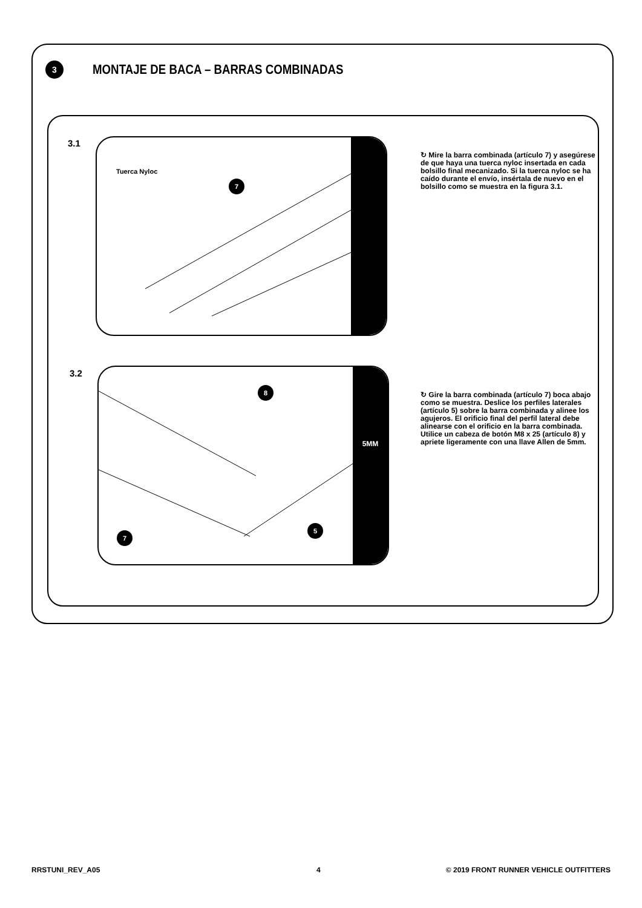3
MONTAJE DE BACA – BARRAS COMBINADAS
3.1
Tuerca Nyloc
7
↻ Mire la barra combinada (artículo 7) y asegúrese de que haya una tuerca nyloc insertada en cada bolsillo final mecanizado. Si la tuerca nyloc se ha caído durante el envío, insértala de nuevo en el bolsillo como se muestra en la figura 3.1.
3.2
8
7
5
5MM
↻ Gire la barra combinada (artículo 7) boca abajo como se muestra. Deslice los perfiles laterales (artículo 5) sobre la barra combinada y alinee los agujeros. El orificio final del perfil lateral debe alinearse con el orificio en la barra combinada. Utilice un cabeza de botón M8 x 25 (artículo 8) y apriete ligeramente con una llave Allen de 5mm.
RRSTUNI_REV_A05 4
© 2019 FRONT RUNNER VEHICLE OUTFITTERS